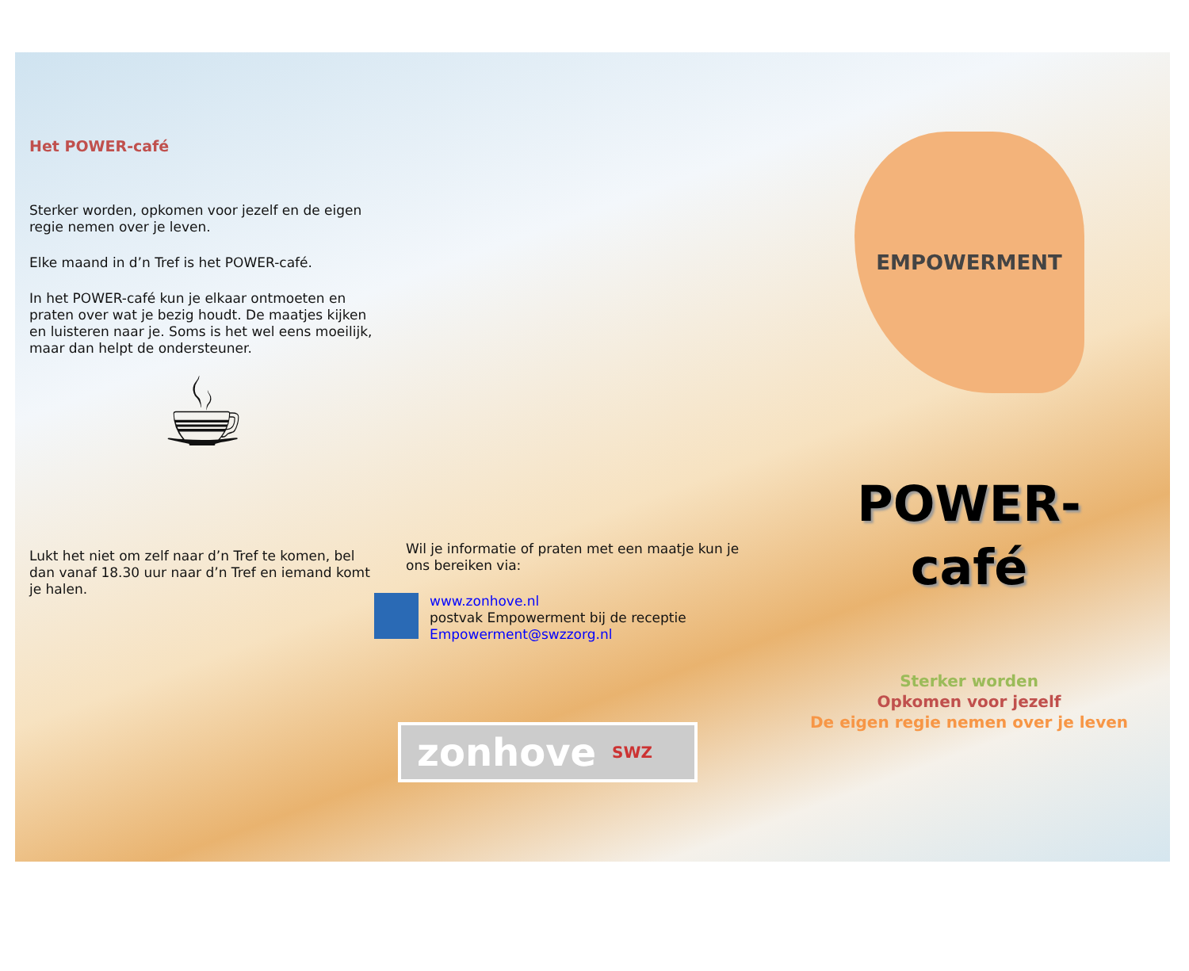Het POWER-café
Sterker worden, opkomen voor jezelf en de eigen regie nemen over je leven.
Elke maand in d’n Tref is het POWER-café.
In het POWER-café kun je elkaar ontmoeten en praten over wat je bezig houdt. De maatjes kijken en luisteren naar je. Soms is het wel eens moeilijk, maar dan helpt de ondersteuner.
☕
Lukt het niet om zelf naar d’n Tref te komen, bel dan vanaf 18.30 uur naar d’n Tref en iemand komt je halen.
Wil je informatie of praten met een maatje kun je ons bereiken via:
www.zonhove.nl
postvak Empowerment bij de receptie
Empowerment@swzzorg.nl
zonhove SWZ
EMPOWERMENT
POWER-
café
Sterker worden
Opkomen voor jezelf
De eigen regie nemen over je leven